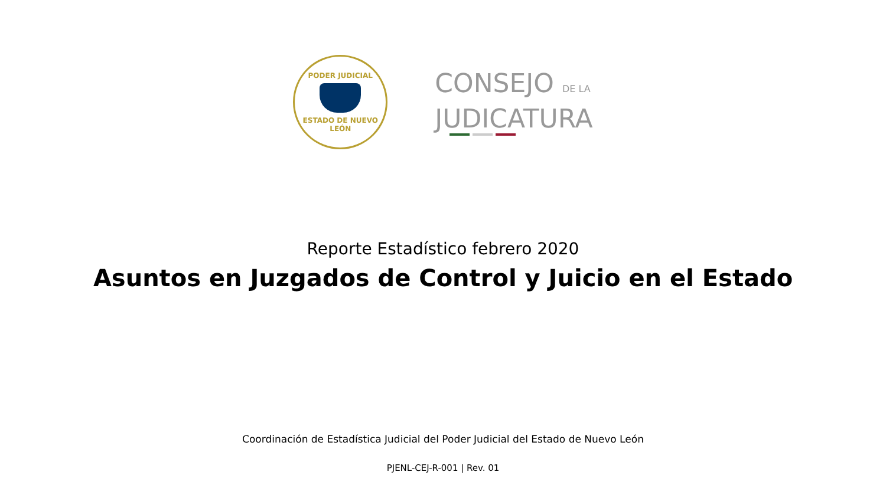PODER JUDICIAL
ESTADO DE NUEVO LEÓN
CONSEJO DE LA
JUDICATURA
Reporte Estadístico febrero 2020
Asuntos en Juzgados de Control y Juicio en el Estado
Coordinación de Estadística Judicial del Poder Judicial del Estado de Nuevo León
PJENL-CEJ-R-001 | Rev. 01